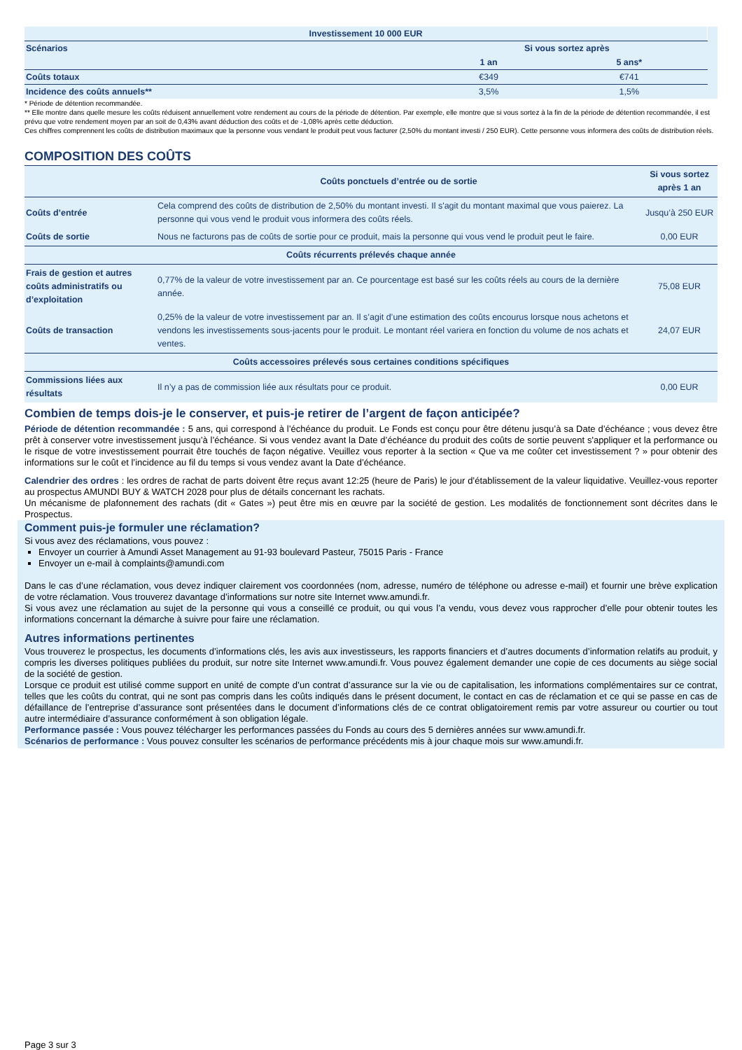| Investissement 10 000 EUR | | | |
| Scénarios | Si vous sortez après | | |
| | 1 an | 5 ans* | |
| Coûts totaux | €349 | €741 | |
| Incidence des coûts annuels** | 3,5% | 1,5% | |
* Période de détention recommandée.
** Elle montre dans quelle mesure les coûts réduisent annuellement votre rendement au cours de la période de détention. Par exemple, elle montre que si vous sortez à la fin de la période de détention recommandée, il est prévu que votre rendement moyen par an soit de 0,43% avant déduction des coûts et de -1,08% après cette déduction.
Ces chiffres comprennent les coûts de distribution maximaux que la personne vous vendant le produit peut vous facturer (2,50% du montant investi / 250 EUR). Cette personne vous informera des coûts de distribution réels.
COMPOSITION DES COÛTS
| | Coûts ponctuels d’entrée ou de sortie | Si vous sortez après 1 an |
| --- | --- | --- |
| Coûts d’entrée | Cela comprend des coûts de distribution de 2,50% du montant investi. Il s'agit du montant maximal que vous paierez. La personne qui vous vend le produit vous informera des coûts réels. | Jusqu’à 250 EUR |
| Coûts de sortie | Nous ne facturons pas de coûts de sortie pour ce produit, mais la personne qui vous vend le produit peut le faire. | 0,00 EUR |
| Coûts récurrents prélevés chaque année | | |
| Frais de gestion et autres coûts administratifs ou d’exploitation | 0,77% de la valeur de votre investissement par an. Ce pourcentage est basé sur les coûts réels au cours de la dernière année. | 75,08 EUR |
| Coûts de transaction | 0,25% de la valeur de votre investissement par an. Il s’agit d’une estimation des coûts encourus lorsque nous achetons et vendons les investissements sous-jacents pour le produit. Le montant réel variera en fonction du volume de nos achats et ventes. | 24,07 EUR |
| Coûts accessoires prélevés sous certaines conditions spécifiques | | |
| Commissions liées aux résultats | Il n’y a pas de commission liée aux résultats pour ce produit. | 0,00 EUR |
Combien de temps dois-je le conserver, et puis-je retirer de l’argent de façon anticipée?
Période de détention recommandée : 5 ans, qui correspond à l’échéance du produit. Le Fonds est conçu pour être détenu jusqu’à sa Date d’échéance ; vous devez être prêt à conserver votre investissement jusqu’à l’échéance. Si vous vendez avant la Date d’échéance du produit des coûts de sortie peuvent s'appliquer et la performance ou le risque de votre investissement pourrait être touchés de façon négative. Veuillez vous reporter à la section « Que va me coûter cet investissement ? » pour obtenir des informations sur le coût et l’incidence au fil du temps si vous vendez avant la Date d’échéance.
Calendrier des ordres : les ordres de rachat de parts doivent être reçus avant 12:25 (heure de Paris) le jour d’établissement de la valeur liquidative. Veuillez-vous reporter au prospectus AMUNDI BUY & WATCH 2028 pour plus de détails concernant les rachats.
Un mécanisme de plafonnement des rachats (dit « Gates ») peut être mis en œuvre par la société de gestion. Les modalités de fonctionnement sont décrites dans le Prospectus.
Comment puis-je formuler une réclamation?
Si vous avez des réclamations, vous pouvez :
Envoyer un courrier à Amundi Asset Management au 91-93 boulevard Pasteur, 75015 Paris - France
Envoyer un e-mail à complaints@amundi.com
Dans le cas d’une réclamation, vous devez indiquer clairement vos coordonnées (nom, adresse, numéro de téléphone ou adresse e-mail) et fournir une brève explication de votre réclamation. Vous trouverez davantage d’informations sur notre site Internet www.amundi.fr.
Si vous avez une réclamation au sujet de la personne qui vous a conseillé ce produit, ou qui vous l’a vendu, vous devez vous rapprocher d’elle pour obtenir toutes les informations concernant la démarche à suivre pour faire une réclamation.
Autres informations pertinentes
Vous trouverez le prospectus, les documents d’informations clés, les avis aux investisseurs, les rapports financiers et d’autres documents d’information relatifs au produit, y compris les diverses politiques publiées du produit, sur notre site Internet www.amundi.fr. Vous pouvez également demander une copie de ces documents au siège social de la société de gestion.
Lorsque ce produit est utilisé comme support en unité de compte d’un contrat d’assurance sur la vie ou de capitalisation, les informations complémentaires sur ce contrat, telles que les coûts du contrat, qui ne sont pas compris dans les coûts indiqués dans le présent document, le contact en cas de réclamation et ce qui se passe en cas de défaillance de l’entreprise d’assurance sont présentées dans le document d’informations clés de ce contrat obligatoirement remis par votre assureur ou courtier ou tout autre intermédiaire d’assurance conformément à son obligation légale.
Performance passée : Vous pouvez télécharger les performances passées du Fonds au cours des 5 dernières années sur www.amundi.fr.
Scénarios de performance : Vous pouvez consulter les scénarios de performance précédents mis à jour chaque mois sur www.amundi.fr.
Page 3 sur 3